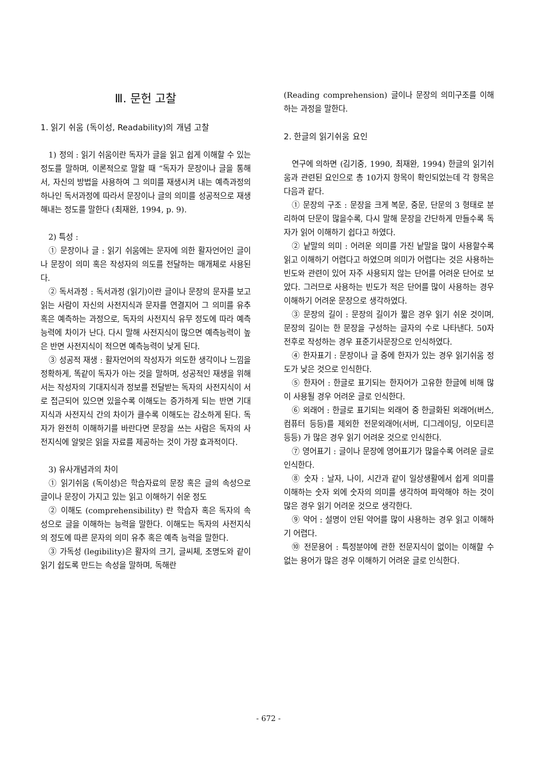Ⅲ. 문헌 고찰
1. 읽기 쉬움 (독이성, Readability)의 개념 고찰
1) 정의 : 읽기 쉬움이란 독자가 글을 읽고 쉽게 이해할 수 있는 정도를 말하며, 이론적으로 말할 때 “독자가 문장이나 글을 통해서, 자신의 방법을 사용하여 그 의미를 재생시켜 내는 예측과정의 하나인 독서과정에 따라서 문장이나 글의 의미를 성공적으로 재생해내는 정도를 말한다 (최재완, 1994, p. 9).
2) 특성 :
① 문장이나 글 : 읽기 쉬움에는 문자에 의한 활자언어인 글이나 문장이 의미 혹은 작성자의 의도를 전달하는 매개체로 사용된다.
② 독서과정 : 독서과정 (읽기)이란 글이나 문장의 문자를 보고 읽는 사람이 자신의 사전지식과 문자를 연결지어 그 의미를 유추 혹은 예측하는 과정으로, 독자의 사전지식 유무 정도에 따라 예측능력에 차이가 난다. 다시 말해 사전지식이 많으면 예측능력이 높은 반면 사전지식이 적으면 예측능력이 낮게 된다.
③ 성공적 재생 : 활자언어의 작성자가 의도한 생각이나 느낌을 정확하게, 똑같이 독자가 아는 것을 말하며, 성공적인 재생을 위해서는 작성자의 기대지식과 정보를 전달받는 독자의 사전지식이 서로 접근되어 있으면 있을수록 이해도는 증가하게 되는 반면 기대지식과 사전지식 간의 차이가 클수록 이해도는 감소하게 된다. 독자가 완전히 이해하기를 바란다면 문장을 쓰는 사람은 독자의 사전지식에 알맞은 읽을 자료를 제공하는 것이 가장 효과적이다.
3) 유사개념과의 차이
① 읽기쉬움 (독이성)은 학습자료의 문장 혹은 글의 속성으로 글이나 문장이 가지고 있는 읽고 이해하기 쉬운 정도
② 이해도 (comprehensibility) 란 학습자 혹은 독자의 속성으로 글을 이해하는 능력을 말한다. 이해도는 독자의 사전지식의 정도에 따른 문자의 의미 유추 혹은 예측 능력을 말한다.
③ 가독성 (legibility)은 활자의 크기, 글씨체, 조명도와 같이 읽기 쉽도록 만드는 속성을 말하며, 독해란
(Reading comprehension) 글이나 문장의 의미구조를 이해하는 과정을 말한다.
2. 한글의 읽기쉬움 요인
연구에 의하면 (김기중, 1990, 최재완, 1994) 한글의 읽기쉬움과 관련된 요인으로 총 10가지 항목이 확인되었는데 각 항목은 다음과 같다.
① 문장의 구조 : 문장을 크게 복문, 중문, 단문의 3 형태로 분리하여 단문이 많을수록, 다시 말해 문장을 간단하게 만들수록 독자가 읽어 이해하기 쉽다고 하였다.
② 낱말의 의미 : 어려운 의미를 가진 낱말을 많이 사용할수록 읽고 이해하기 어렵다고 하였으며 의미가 어렵다는 것은 사용하는 빈도와 관련이 있어 자주 사용되지 않는 단어를 어려운 단어로 보았다. 그러므로 사용하는 빈도가 적은 단어를 많이 사용하는 경우 이해하기 어려운 문장으로 생각하였다.
③ 문장의 길이 : 문장의 길이가 짧은 경우 읽기 쉬운 것이며, 문장의 길이는 한 문장을 구성하는 글자의 수로 나타낸다. 50자 전후로 작성하는 경우 표준기사문장으로 인식하였다.
④ 한자표기 : 문장이나 글 중에 한자가 있는 경우 읽기쉬움 정도가 낮은 것으로 인식한다.
⑤ 한자어 : 한글로 표기되는 한자어가 고유한 한글에 비해 많이 사용될 경우 어려운 글로 인식한다.
⑥ 외래어 : 한글로 표기되는 외래어 중 한글화된 외래어(버스, 컴퓨터 등등)를 제외한 전문외래어(서버, 디그레이딩, 이모티콘 등등) 가 많은 경우 읽기 어려운 것으로 인식한다.
⑦ 영어표기 : 글이나 문장에 영어표기가 많을수록 어려운 글로 인식한다.
⑧ 숫자 : 날자, 나이, 시간과 같이 일상생활에서 쉽게 의미를 이해하는 숫자 외에 숫자의 의미를 생각하여 파악해야 하는 것이 많은 경우 읽기 어려운 것으로 생각한다.
⑨ 약어 : 설명이 안된 약어를 많이 사용하는 경우 읽고 이해하기 어렵다.
⑩ 전문용어 : 특정분야에 관한 전문지식이 없이는 이해할 수 없는 용어가 많은 경우 이해하기 어려운 글로 인식한다.
- 672 -